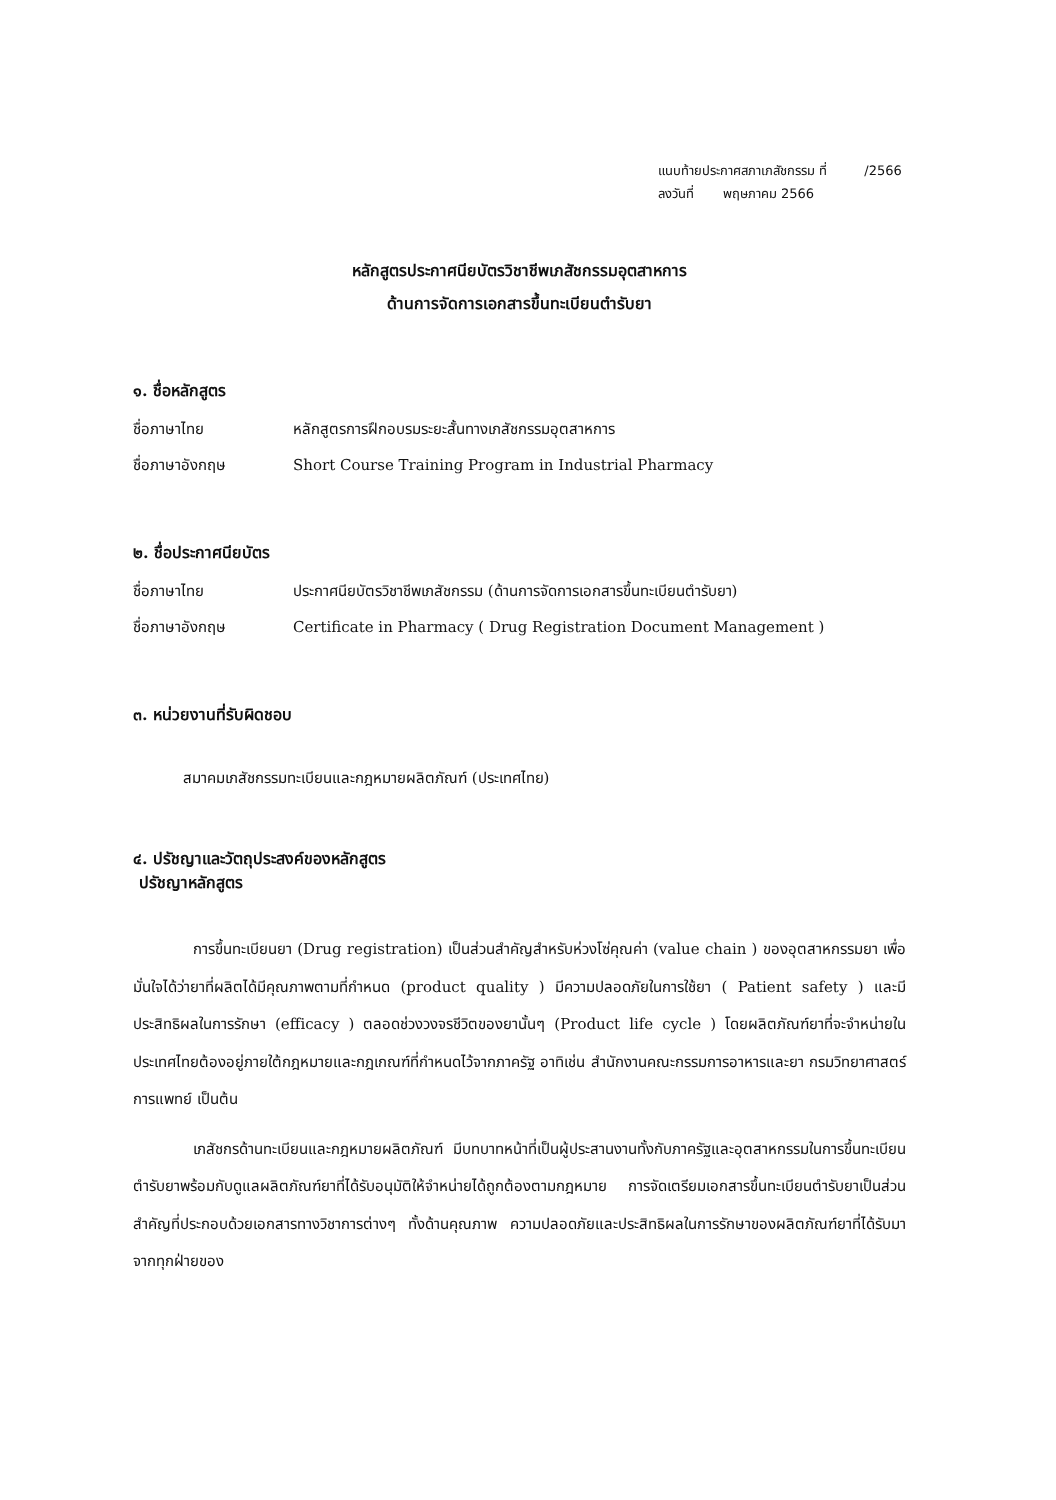แนบท้ายประกาศสภาเภสัชกรรม ที่ /2566
ลงวันที่ พฤษภาคม 2566
หลักสูตรประกาศนียบัตรวิชาชีพเภสัชกรรมอุตสาหการ
ด้านการจัดการเอกสารขึ้นทะเบียนตำรับยา
๑. ชื่อหลักสูตร
ชื่อภาษาไทย หลักสูตรการฝึกอบรมระยะสั้นทางเภสัชกรรมอุตสาหการ
ชื่อภาษาอังกฤษ Short Course Training Program in Industrial Pharmacy
๒. ชื่อประกาศนียบัตร
ชื่อภาษาไทย ประกาศนียบัตรวิชาชีพเภสัชกรรม (ด้านการจัดการเอกสารขึ้นทะเบียนตำรับยา)
ชื่อภาษาอังกฤษ Certificate in Pharmacy ( Drug Registration Document Management )
๓. หน่วยงานที่รับผิดชอบ
สมาคมเภสัชกรรมทะเบียนและกฎหมายผลิตภัณฑ์ (ประเทศไทย)
๔. ปรัชญาและวัตถุประสงค์ของหลักสูตร
ปรัชญาหลักสูตร
การขึ้นทะเบียนยา (Drug registration) เป็นส่วนสำคัญสำหรับห่วงโซ่คุณค่า (value chain ) ของอุตสาหกรรมยา เพื่อมั่นใจได้ว่ายาที่ผลิตได้มีคุณภาพตามที่กำหนด (product quality ) มีความปลอดภัยในการใช้ยา ( Patient safety ) และมีประสิทธิผลในการรักษา (efficacy ) ตลอดช่วงวงจรชีวิตของยานั้นๆ (Product life cycle ) โดยผลิตภัณฑ์ยาที่จะจำหน่ายในประเทศไทยต้องอยู่ภายใต้กฎหมายและกฎเกณฑ์ที่กำหนดไว้จากภาครัฐ อาทิเช่น สำนักงานคณะกรรมการอาหารและยา กรมวิทยาศาสตร์การแพทย์ เป็นต้น
เภสัชกรด้านทะเบียนและกฎหมายผลิตภัณฑ์ มีบทบาทหน้าที่เป็นผู้ประสานงานทั้งกับภาครัฐและอุตสาหกรรมในการขึ้นทะเบียนตำรับยาพร้อมกับดูแลผลิตภัณฑ์ยาที่ได้รับอนุมัติให้จำหน่ายได้ถูกต้องตามกฎหมาย การจัดเตรียมเอกสารขึ้นทะเบียนตำรับยาเป็นส่วนสำคัญที่ประกอบด้วยเอกสารทางวิชาการต่างๆ ทั้งด้านคุณภาพ ความปลอดภัยและประสิทธิผลในการรักษาของผลิตภัณฑ์ยาที่ได้รับมาจากทุกฝ่ายของ